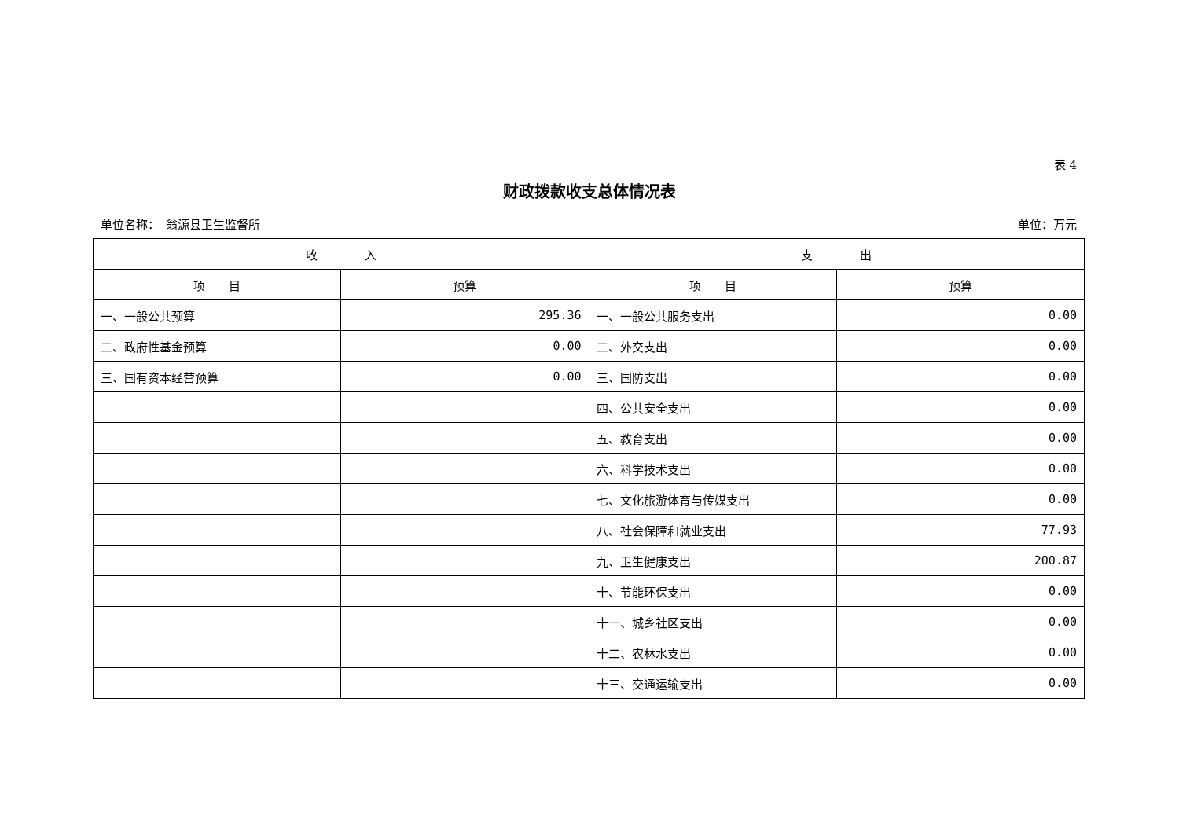表 4
财政拨款收支总体情况表
单位名称：　翁源县卫生监督所 单位：万元
| 收 入 | | 支 出 | |
| --- | --- | --- | --- |
| 项 目 | 预算 | 项 目 | 预算 |
| 一、一般公共预算 | 295.36 | 一、一般公共服务支出 | 0.00 |
| 二、政府性基金预算 | 0.00 | 二、外交支出 | 0.00 |
| 三、国有资本经营预算 | 0.00 | 三、国防支出 | 0.00 |
| | | 四、公共安全支出 | 0.00 |
| | | 五、教育支出 | 0.00 |
| | | 六、科学技术支出 | 0.00 |
| | | 七、文化旅游体育与传媒支出 | 0.00 |
| | | 八、社会保障和就业支出 | 77.93 |
| | | 九、卫生健康支出 | 200.87 |
| | | 十、节能环保支出 | 0.00 |
| | | 十一、城乡社区支出 | 0.00 |
| | | 十二、农林水支出 | 0.00 |
| | | 十三、交通运输支出 | 0.00 |